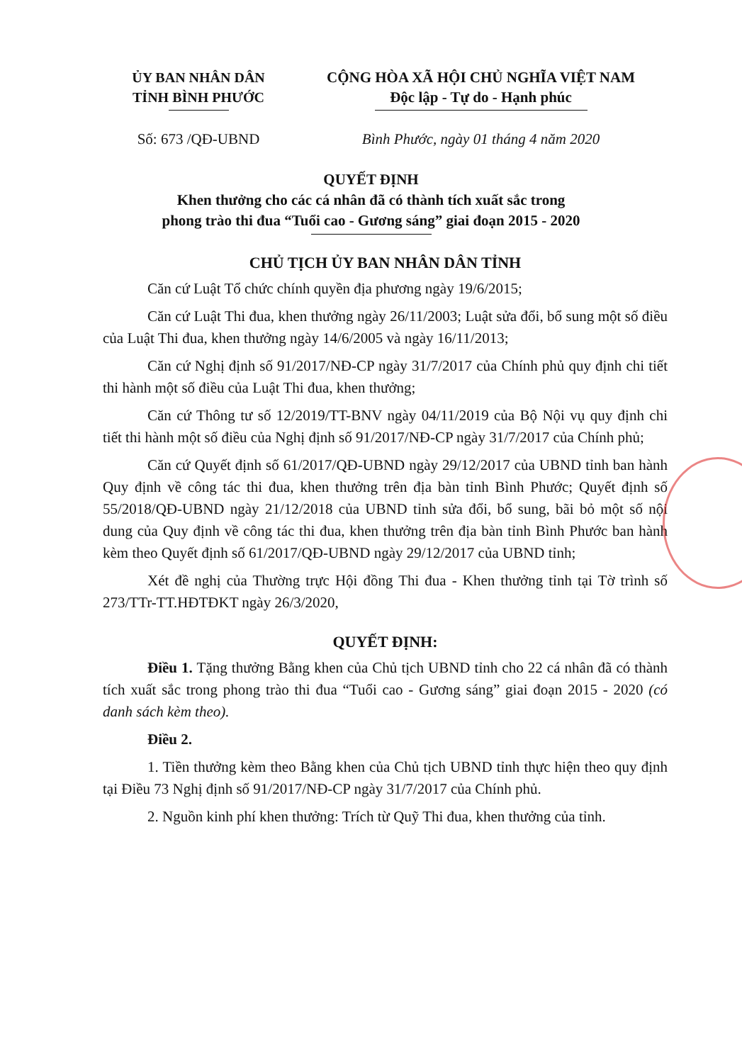ỦY BAN NHÂN DÂN
TỈNH BÌNH PHƯỚC
CỘNG HÒA XÃ HỘI CHỦ NGHĨA VIỆT NAM
Độc lập - Tự do - Hạnh phúc
Số: 673 /QĐ-UBND Bình Phước, ngày 01 tháng 4 năm 2020
QUYẾT ĐỊNH
Khen thưởng cho các cá nhân đã có thành tích xuất sắc trong
phong trào thi đua “Tuổi cao - Gương sáng” giai đoạn 2015 - 2020
CHỦ TỊCH ỦY BAN NHÂN DÂN TỈNH
Căn cứ Luật Tổ chức chính quyền địa phương ngày 19/6/2015;
Căn cứ Luật Thi đua, khen thưởng ngày 26/11/2003; Luật sửa đổi, bổ sung một số điều của Luật Thi đua, khen thưởng ngày 14/6/2005 và ngày 16/11/2013;
Căn cứ Nghị định số 91/2017/NĐ-CP ngày 31/7/2017 của Chính phủ quy định chi tiết thi hành một số điều của Luật Thi đua, khen thưởng;
Căn cứ Thông tư số 12/2019/TT-BNV ngày 04/11/2019 của Bộ Nội vụ quy định chi tiết thi hành một số điều của Nghị định số 91/2017/NĐ-CP ngày 31/7/2017 của Chính phủ;
Căn cứ Quyết định số 61/2017/QĐ-UBND ngày 29/12/2017 của UBND tỉnh ban hành Quy định về công tác thi đua, khen thưởng trên địa bàn tỉnh Bình Phước; Quyết định số 55/2018/QĐ-UBND ngày 21/12/2018 của UBND tỉnh sửa đổi, bổ sung, bãi bỏ một số nội dung của Quy định về công tác thi đua, khen thưởng trên địa bàn tỉnh Bình Phước ban hành kèm theo Quyết định số 61/2017/QĐ-UBND ngày 29/12/2017 của UBND tỉnh;
Xét đề nghị của Thường trực Hội đồng Thi đua - Khen thưởng tỉnh tại Tờ trình số 273/TTr-TT.HĐTĐKT ngày 26/3/2020,
QUYẾT ĐỊNH:
Điều 1. Tặng thưởng Bằng khen của Chủ tịch UBND tỉnh cho 22 cá nhân đã có thành tích xuất sắc trong phong trào thi đua “Tuổi cao - Gương sáng” giai đoạn 2015 - 2020 (có danh sách kèm theo).
Điều 2.
1. Tiền thưởng kèm theo Bằng khen của Chủ tịch UBND tỉnh thực hiện theo quy định tại Điều 73 Nghị định số 91/2017/NĐ-CP ngày 31/7/2017 của Chính phủ.
2. Nguồn kinh phí khen thưởng: Trích từ Quỹ Thi đua, khen thưởng của tỉnh.